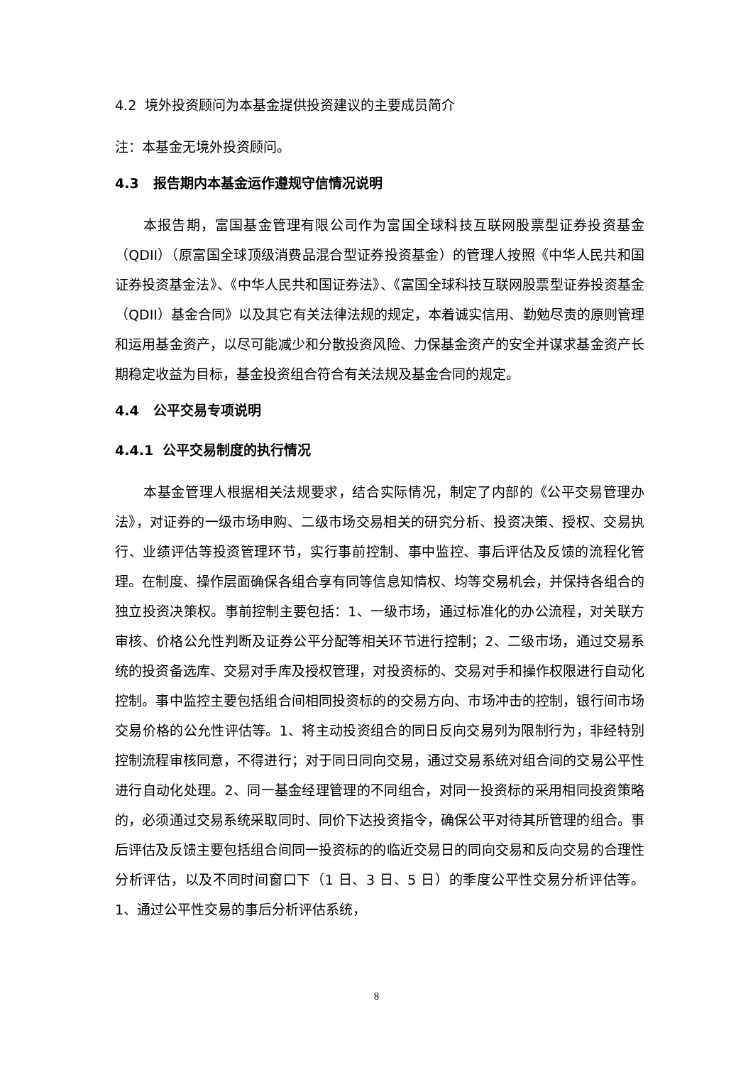4.2 境外投资顾问为本基金提供投资建议的主要成员简介
注：本基金无境外投资顾问。
4.3 报告期内本基金运作遵规守信情况说明
本报告期，富国基金管理有限公司作为富国全球科技互联网股票型证券投资基金（QDII）（原富国全球顶级消费品混合型证券投资基金）的管理人按照《中华人民共和国证券投资基金法》、《中华人民共和国证券法》、《富国全球科技互联网股票型证券投资基金（QDII）基金合同》以及其它有关法律法规的规定，本着诚实信用、勤勉尽责的原则管理和运用基金资产，以尽可能减少和分散投资风险、力保基金资产的安全并谋求基金资产长期稳定收益为目标，基金投资组合符合有关法规及基金合同的规定。
4.4 公平交易专项说明
4.4.1 公平交易制度的执行情况
本基金管理人根据相关法规要求，结合实际情况，制定了内部的《公平交易管理办法》，对证券的一级市场申购、二级市场交易相关的研究分析、投资决策、授权、交易执行、业绩评估等投资管理环节，实行事前控制、事中监控、事后评估及反馈的流程化管理。在制度、操作层面确保各组合享有同等信息知情权、均等交易机会，并保持各组合的独立投资决策权。事前控制主要包括：1、一级市场，通过标准化的办公流程，对关联方审核、价格公允性判断及证券公平分配等相关环节进行控制；2、二级市场，通过交易系统的投资备选库、交易对手库及授权管理，对投资标的、交易对手和操作权限进行自动化控制。事中监控主要包括组合间相同投资标的的交易方向、市场冲击的控制，银行间市场交易价格的公允性评估等。1、将主动投资组合的同日反向交易列为限制行为，非经特别控制流程审核同意，不得进行；对于同日同向交易，通过交易系统对组合间的交易公平性进行自动化处理。2、同一基金经理管理的不同组合，对同一投资标的采用相同投资策略的，必须通过交易系统采取同时、同价下达投资指令，确保公平对待其所管理的组合。事后评估及反馈主要包括组合间同一投资标的的临近交易日的同向交易和反向交易的合理性分析评估，以及不同时间窗口下（1 日、3 日、5 日）的季度公平性交易分析评估等。1、通过公平性交易的事后分析评估系统，
8